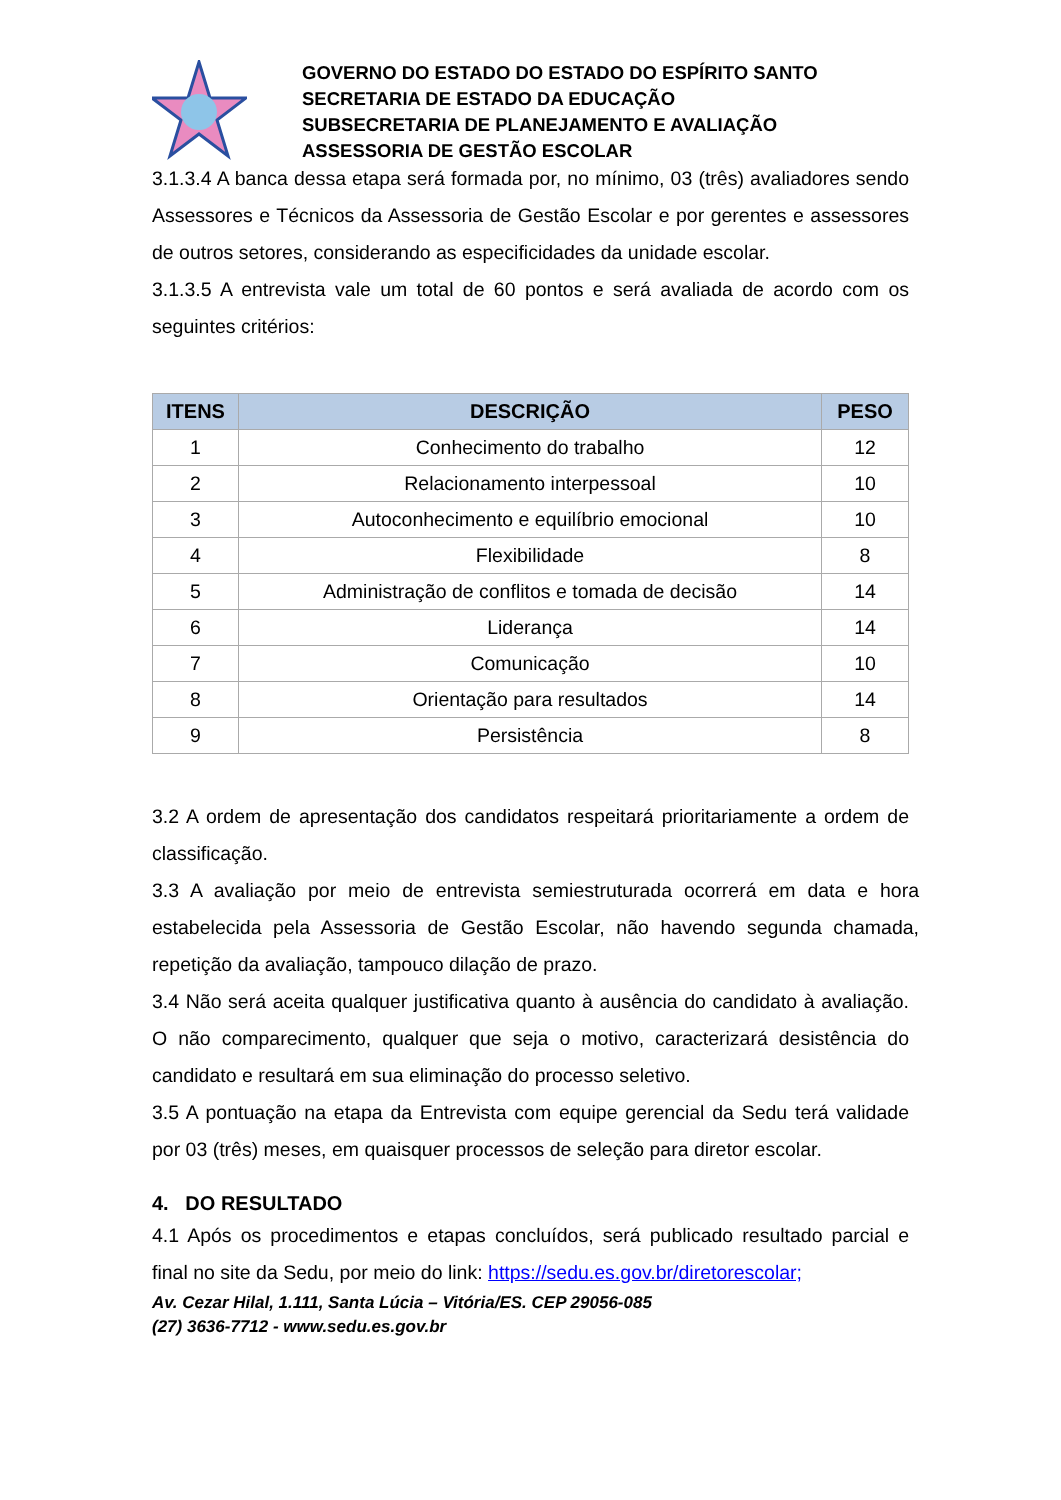GOVERNO DO ESTADO DO ESTADO DO ESPÍRITO SANTO
SECRETARIA DE ESTADO DA EDUCAÇÃO
SUBSECRETARIA DE PLANEJAMENTO E AVALIAÇÃO
ASSESSORIA DE GESTÃO ESCOLAR
3.1.3.4 A banca dessa etapa será formada por, no mínimo, 03 (três) avaliadores sendo Assessores e Técnicos da Assessoria de Gestão Escolar e por gerentes e assessores de outros setores, considerando as especificidades da unidade escolar.
3.1.3.5 A entrevista vale um total de 60 pontos e será avaliada de acordo com os seguintes critérios:
| ITENS | DESCRIÇÃO | PESO |
| --- | --- | --- |
| 1 | Conhecimento do trabalho | 12 |
| 2 | Relacionamento interpessoal | 10 |
| 3 | Autoconhecimento e equilíbrio emocional | 10 |
| 4 | Flexibilidade | 8 |
| 5 | Administração de conflitos e tomada de decisão | 14 |
| 6 | Liderança | 14 |
| 7 | Comunicação | 10 |
| 8 | Orientação para resultados | 14 |
| 9 | Persistência | 8 |
3.2 A ordem de apresentação dos candidatos respeitará prioritariamente a ordem de classificação.
3.3 A avaliação por meio de entrevista semiestruturada ocorrerá em data e hora estabelecida pela Assessoria de Gestão Escolar, não havendo segunda chamada, repetição da avaliação, tampouco dilação de prazo.
3.4 Não será aceita qualquer justificativa quanto à ausência do candidato à avaliação. O não comparecimento, qualquer que seja o motivo, caracterizará desistência do candidato e resultará em sua eliminação do processo seletivo.
3.5 A pontuação na etapa da Entrevista com equipe gerencial da Sedu terá validade por 03 (três) meses, em quaisquer processos de seleção para diretor escolar.
4. DO RESULTADO
4.1 Após os procedimentos e etapas concluídos, será publicado resultado parcial e final no site da Sedu, por meio do link: https://sedu.es.gov.br/diretorescolar;
Av. Cezar Hilal, 1.111, Santa Lúcia – Vitória/ES. CEP 29056-085
(27) 3636-7712 - www.sedu.es.gov.br